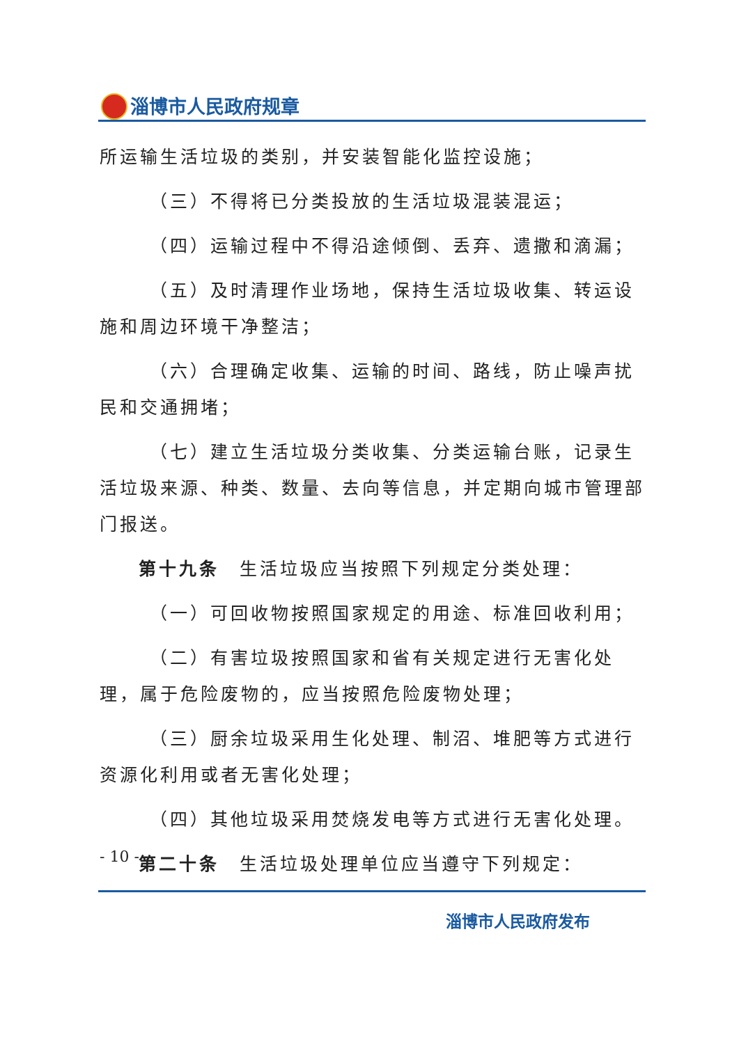淄博市人民政府规章
所运输生活垃圾的类别，并安装智能化监控设施；
（三）不得将已分类投放的生活垃圾混装混运；
（四）运输过程中不得沿途倾倒、丢弃、遗撒和滴漏；
（五）及时清理作业场地，保持生活垃圾收集、转运设施和周边环境干净整洁；
（六）合理确定收集、运输的时间、路线，防止噪声扰民和交通拥堵；
（七）建立生活垃圾分类收集、分类运输台账，记录生活垃圾来源、种类、数量、去向等信息，并定期向城市管理部门报送。
第十九条　生活垃圾应当按照下列规定分类处理：
（一）可回收物按照国家规定的用途、标准回收利用；
（二）有害垃圾按照国家和省有关规定进行无害化处理，属于危险废物的，应当按照危险废物处理；
（三）厨余垃圾采用生化处理、制沼、堆肥等方式进行资源化利用或者无害化处理；
（四）其他垃圾采用焚烧发电等方式进行无害化处理。
第二十条　生活垃圾处理单位应当遵守下列规定：
- 10 -
淄博市人民政府发布